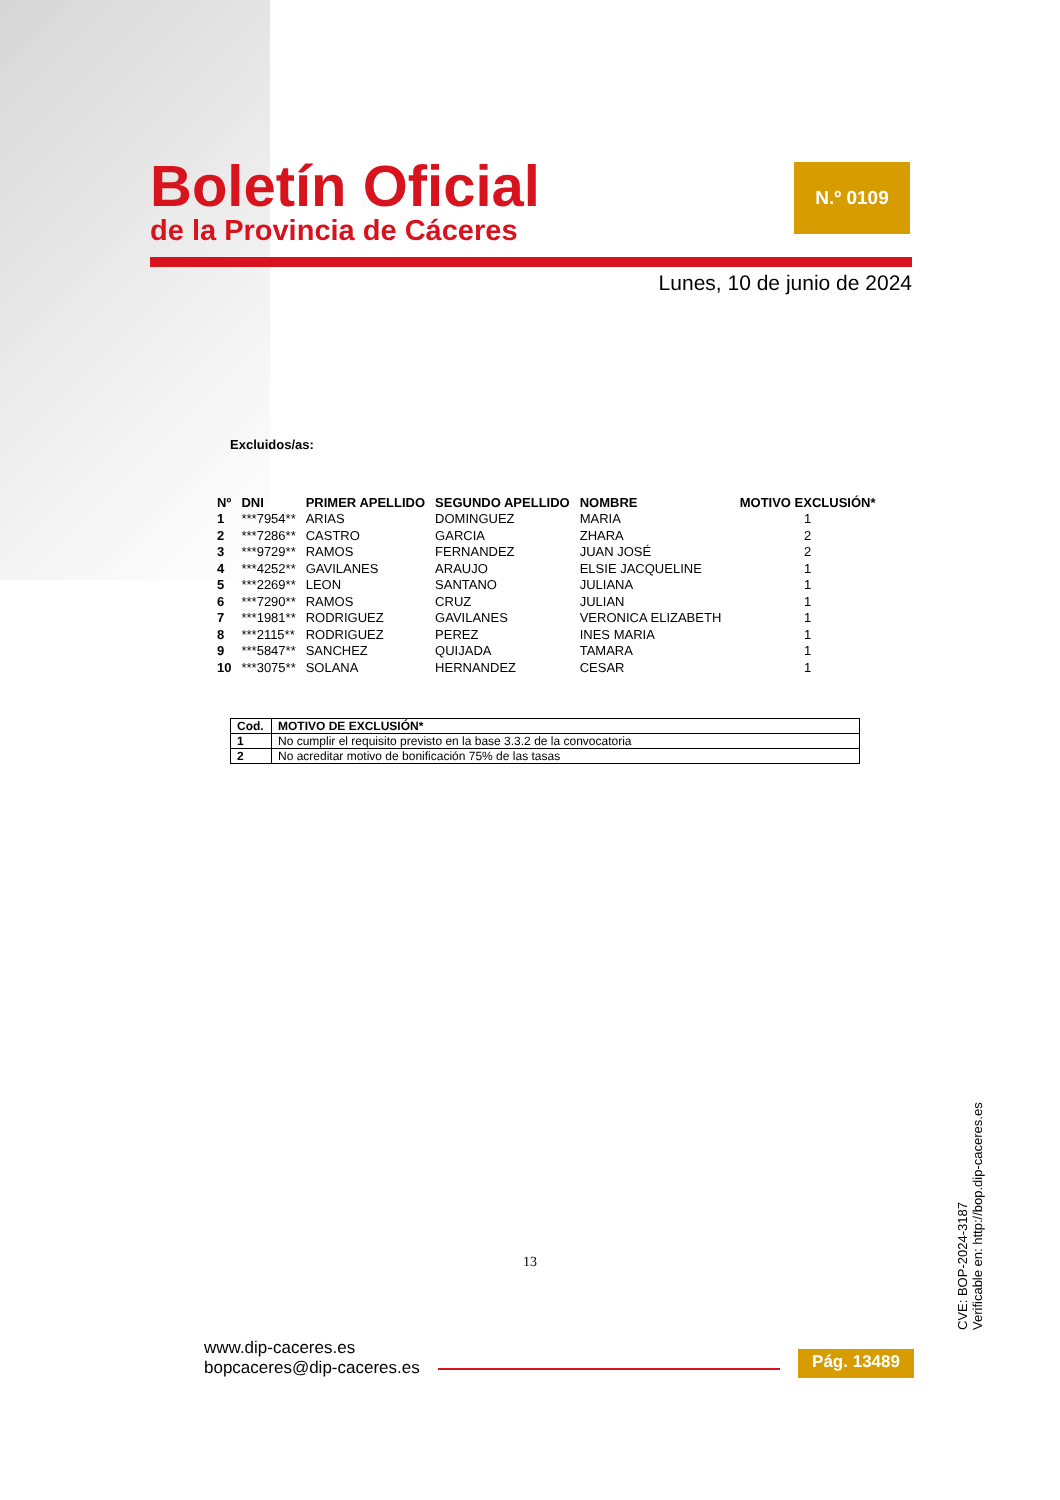Boletín Oficial
de la Provincia de Cáceres
N.º 0109
Lunes, 10 de junio de 2024
Excluidos/as:
| Nº | DNI | PRIMER APELLIDO | SEGUNDO APELLIDO | NOMBRE | MOTIVO EXCLUSIÓN* |
| --- | --- | --- | --- | --- | --- |
| 1 | ***7954** | ARIAS | DOMINGUEZ | MARIA | 1 |
| 2 | ***7286** | CASTRO | GARCIA | ZHARA | 2 |
| 3 | ***9729** | RAMOS | FERNANDEZ | JUAN JOSÉ | 2 |
| 4 | ***4252** | GAVILANES | ARAUJO | ELSIE JACQUELINE | 1 |
| 5 | ***2269** | LEON | SANTANO | JULIANA | 1 |
| 6 | ***7290** | RAMOS | CRUZ | JULIAN | 1 |
| 7 | ***1981** | RODRIGUEZ | GAVILANES | VERONICA ELIZABETH | 1 |
| 8 | ***2115** | RODRIGUEZ | PEREZ | INES MARIA | 1 |
| 9 | ***5847** | SANCHEZ | QUIJADA | TAMARA | 1 |
| 10 | ***3075** | SOLANA | HERNANDEZ | CESAR | 1 |
| Cod. | MOTIVO DE EXCLUSIÓN* |
| --- | --- |
| 1 | No cumplir el requisito previsto en la base 3.3.2 de la convocatoria |
| 2 | No acreditar motivo de bonificación 75% de las tasas |
13
CVE: BOP-2024-3187
Verificable en: http://bop.dip-caceres.es
www.dip-caceres.es
bopcaceres@dip-caceres.es
Pág. 13489